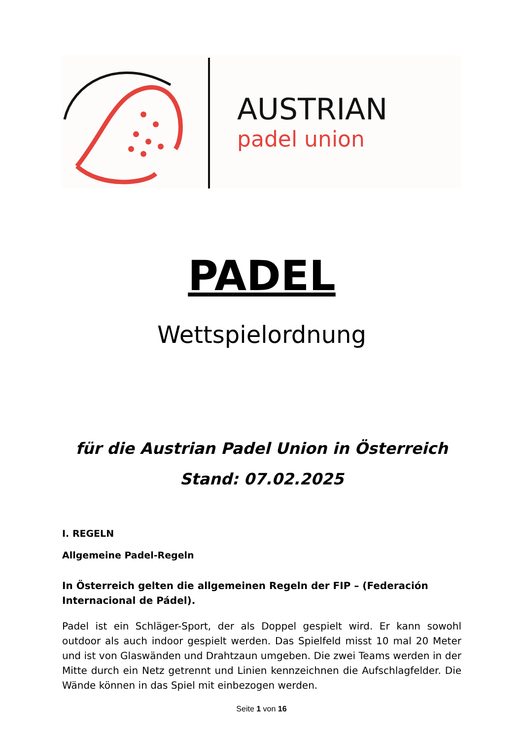AUSTRIAN
padel union
PADEL
Wettspielordnung
für die Austrian Padel Union in Österreich
Stand: 07.02.2025
I. REGELN
Allgemeine Padel-Regeln
In Österreich gelten die allgemeinen Regeln der FIP – (Federación Internacional de Pádel).
Padel ist ein Schläger-Sport, der als Doppel gespielt wird. Er kann sowohl outdoor als auch indoor gespielt werden. Das Spielfeld misst 10 mal 20 Meter und ist von Glaswänden und Drahtzaun umgeben. Die zwei Teams werden in der Mitte durch ein Netz getrennt und Linien kennzeichnen die Aufschlagfelder. Die Wände können in das Spiel mit einbezogen werden.
Seite 1 von 16